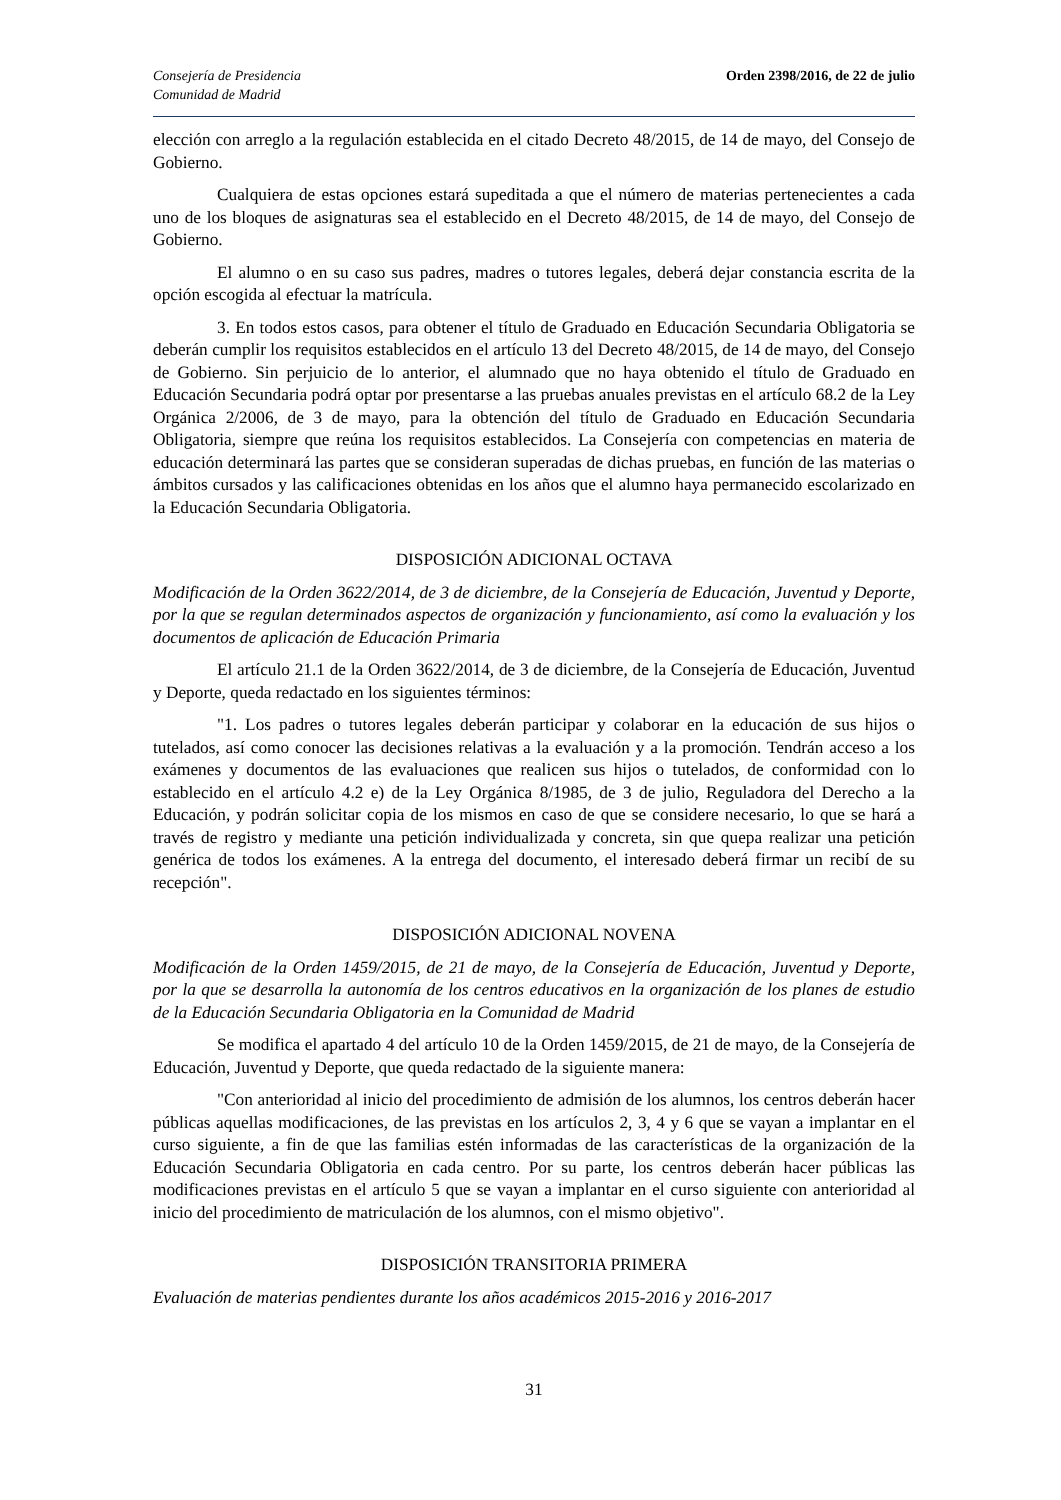Consejería de Presidencia
Comunidad de Madrid
Orden 2398/2016, de 22 de julio
elección con arreglo a la regulación establecida en el citado Decreto 48/2015, de 14 de mayo, del Consejo de Gobierno.
Cualquiera de estas opciones estará supeditada a que el número de materias pertenecientes a cada uno de los bloques de asignaturas sea el establecido en el Decreto 48/2015, de 14 de mayo, del Consejo de Gobierno.
El alumno o en su caso sus padres, madres o tutores legales, deberá dejar constancia escrita de la opción escogida al efectuar la matrícula.
3. En todos estos casos, para obtener el título de Graduado en Educación Secundaria Obligatoria se deberán cumplir los requisitos establecidos en el artículo 13 del Decreto 48/2015, de 14 de mayo, del Consejo de Gobierno. Sin perjuicio de lo anterior, el alumnado que no haya obtenido el título de Graduado en Educación Secundaria podrá optar por presentarse a las pruebas anuales previstas en el artículo 68.2 de la Ley Orgánica 2/2006, de 3 de mayo, para la obtención del título de Graduado en Educación Secundaria Obligatoria, siempre que reúna los requisitos establecidos. La Consejería con competencias en materia de educación determinará las partes que se consideran superadas de dichas pruebas, en función de las materias o ámbitos cursados y las calificaciones obtenidas en los años que el alumno haya permanecido escolarizado en la Educación Secundaria Obligatoria.
DISPOSICIÓN ADICIONAL OCTAVA
Modificación de la Orden 3622/2014, de 3 de diciembre, de la Consejería de Educación, Juventud y Deporte, por la que se regulan determinados aspectos de organización y funcionamiento, así como la evaluación y los documentos de aplicación de Educación Primaria
El artículo 21.1 de la Orden 3622/2014, de 3 de diciembre, de la Consejería de Educación, Juventud y Deporte, queda redactado en los siguientes términos:
"1. Los padres o tutores legales deberán participar y colaborar en la educación de sus hijos o tutelados, así como conocer las decisiones relativas a la evaluación y a la promoción. Tendrán acceso a los exámenes y documentos de las evaluaciones que realicen sus hijos o tutelados, de conformidad con lo establecido en el artículo 4.2 e) de la Ley Orgánica 8/1985, de 3 de julio, Reguladora del Derecho a la Educación, y podrán solicitar copia de los mismos en caso de que se considere necesario, lo que se hará a través de registro y mediante una petición individualizada y concreta, sin que quepa realizar una petición genérica de todos los exámenes. A la entrega del documento, el interesado deberá firmar un recibí de su recepción".
DISPOSICIÓN ADICIONAL NOVENA
Modificación de la Orden 1459/2015, de 21 de mayo, de la Consejería de Educación, Juventud y Deporte, por la que se desarrolla la autonomía de los centros educativos en la organización de los planes de estudio de la Educación Secundaria Obligatoria en la Comunidad de Madrid
Se modifica el apartado 4 del artículo 10 de la Orden 1459/2015, de 21 de mayo, de la Consejería de Educación, Juventud y Deporte, que queda redactado de la siguiente manera:
"Con anterioridad al inicio del procedimiento de admisión de los alumnos, los centros deberán hacer públicas aquellas modificaciones, de las previstas en los artículos 2, 3, 4 y 6 que se vayan a implantar en el curso siguiente, a fin de que las familias estén informadas de las características de la organización de la Educación Secundaria Obligatoria en cada centro. Por su parte, los centros deberán hacer públicas las modificaciones previstas en el artículo 5 que se vayan a implantar en el curso siguiente con anterioridad al inicio del procedimiento de matriculación de los alumnos, con el mismo objetivo".
DISPOSICIÓN TRANSITORIA PRIMERA
Evaluación de materias pendientes durante los años académicos 2015-2016 y 2016-2017
31